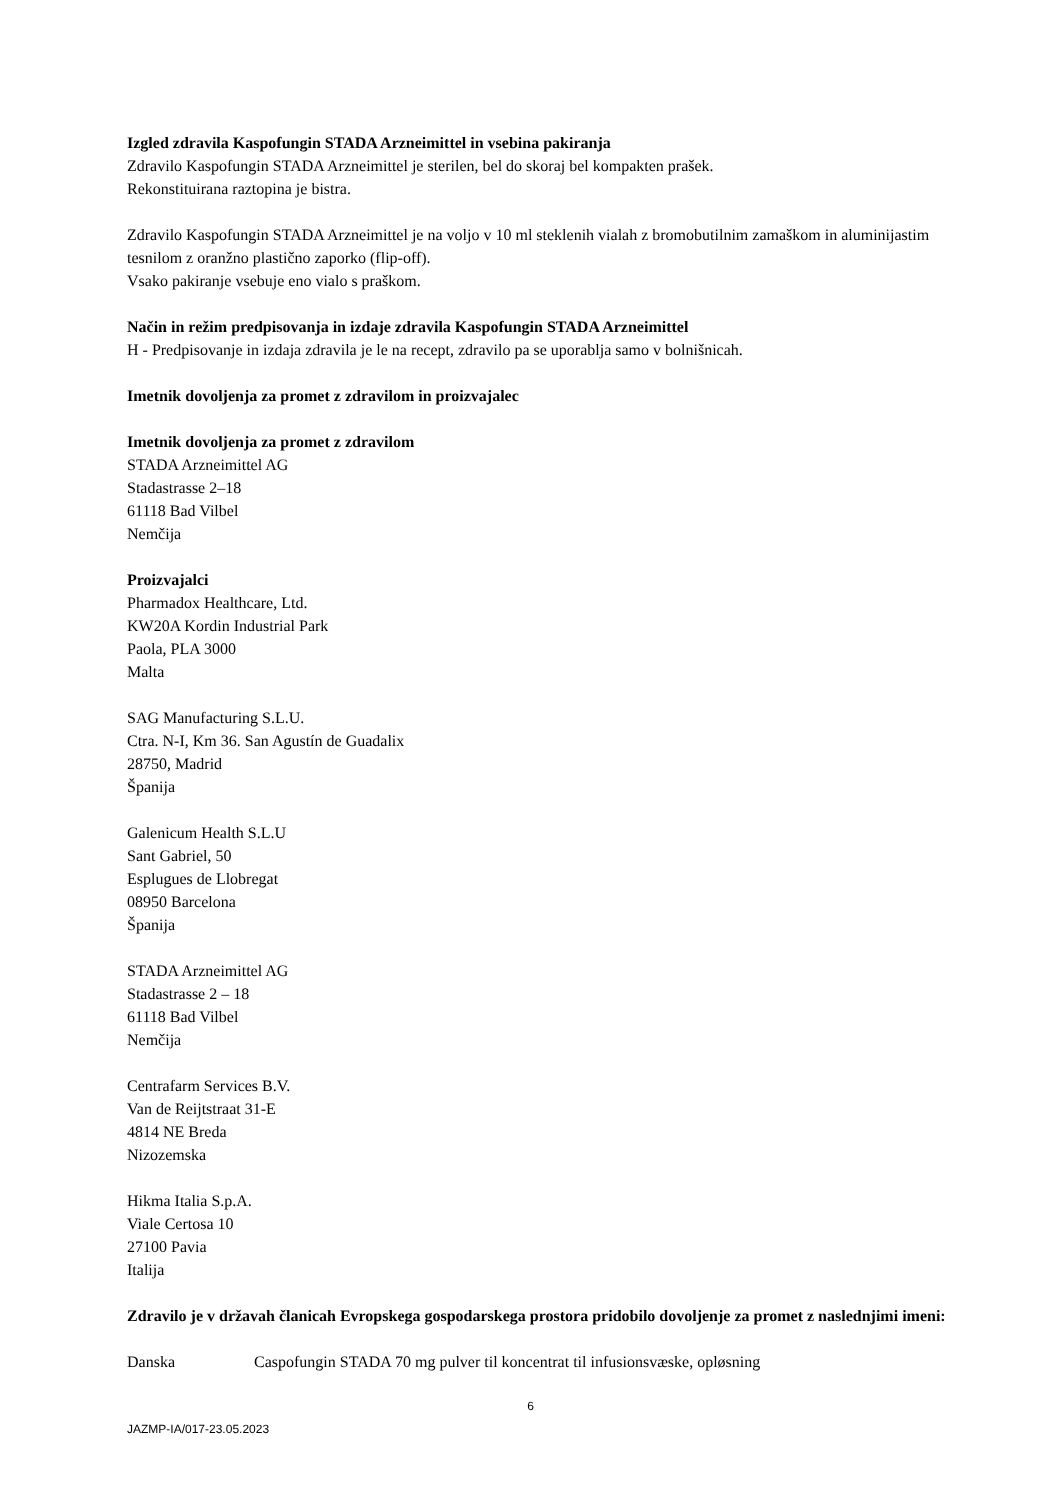Izgled zdravila Kaspofungin STADA Arzneimittel in vsebina pakiranja
Zdravilo Kaspofungin STADA Arzneimittel je sterilen, bel do skoraj bel kompakten prašek.
Rekonstituirana raztopina je bistra.
Zdravilo Kaspofungin STADA Arzneimittel je na voljo v 10 ml steklenih vialah z bromobutilnim zamaškom in aluminijastim tesnilom z oranžno plastično zaporko (flip-off).
Vsako pakiranje vsebuje eno vialo s praškom.
Način in režim predpisovanja in izdaje zdravila Kaspofungin STADA Arzneimittel
H - Predpisovanje in izdaja zdravila je le na recept, zdravilo pa se uporablja samo v bolnišnicah.
Imetnik dovoljenja za promet z zdravilom in proizvajalec
Imetnik dovoljenja za promet z zdravilom
STADA Arzneimittel AG
Stadastrasse 2–18
61118 Bad Vilbel
Nemčija
Proizvajalci
Pharmadox Healthcare, Ltd.
KW20A Kordin Industrial Park
Paola, PLA 3000
Malta
SAG Manufacturing S.L.U.
Ctra. N-I, Km 36. San Agustín de Guadalix
28750, Madrid
Španija
Galenicum Health S.L.U
Sant Gabriel, 50
Esplugues de Llobregat
08950 Barcelona
Španija
STADA Arzneimittel AG
Stadastrasse 2 – 18
61118 Bad Vilbel
Nemčija
Centrafarm Services B.V.
Van de Reijtstraat 31-E
4814 NE Breda
Nizozemska
Hikma Italia S.p.A.
Viale Certosa 10
27100 Pavia
Italija
Zdravilo je v državah članicah Evropskega gospodarskega prostora pridobilo dovoljenje za promet z naslednjimi imeni:
Danska Caspofungin STADA 70 mg pulver til koncentrat til infusionsvæske, opløsning
6
JAZMP-IA/017-23.05.2023